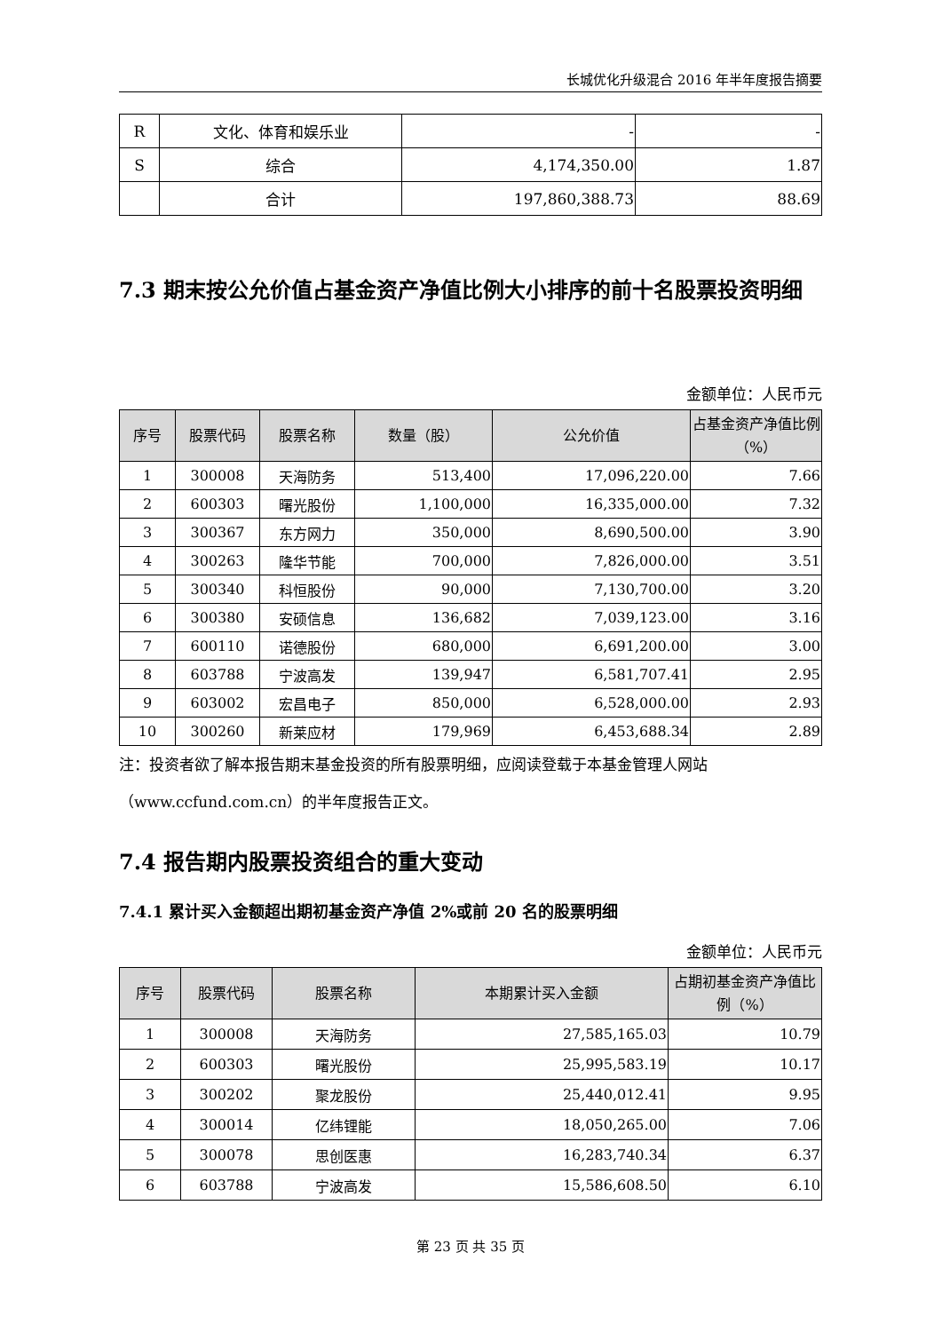长城优化升级混合 2016 年半年度报告摘要
| R | 文化、体育和娱乐业 | - | - |
| S | 综合 | 4,174,350.00 | 1.87 |
| | 合计 | 197,860,388.73 | 88.69 |
7.3 期末按公允价值占基金资产净值比例大小排序的前十名股票投资明细
金额单位：人民币元
| 序号 | 股票代码 | 股票名称 | 数量（股） | 公允价值 | 占基金资产净值比例（%） |
| --- | --- | --- | --- | --- | --- |
| 1 | 300008 | 天海防务 | 513,400 | 17,096,220.00 | 7.66 |
| 2 | 600303 | 曙光股份 | 1,100,000 | 16,335,000.00 | 7.32 |
| 3 | 300367 | 东方网力 | 350,000 | 8,690,500.00 | 3.90 |
| 4 | 300263 | 隆华节能 | 700,000 | 7,826,000.00 | 3.51 |
| 5 | 300340 | 科恒股份 | 90,000 | 7,130,700.00 | 3.20 |
| 6 | 300380 | 安硕信息 | 136,682 | 7,039,123.00 | 3.16 |
| 7 | 600110 | 诺德股份 | 680,000 | 6,691,200.00 | 3.00 |
| 8 | 603788 | 宁波高发 | 139,947 | 6,581,707.41 | 2.95 |
| 9 | 603002 | 宏昌电子 | 850,000 | 6,528,000.00 | 2.93 |
| 10 | 300260 | 新莱应材 | 179,969 | 6,453,688.34 | 2.89 |
注：投资者欲了解本报告期末基金投资的所有股票明细，应阅读登载于本基金管理人网站（www.ccfund.com.cn）的半年度报告正文。
7.4 报告期内股票投资组合的重大变动
7.4.1 累计买入金额超出期初基金资产净值 2%或前 20 名的股票明细
金额单位：人民币元
| 序号 | 股票代码 | 股票名称 | 本期累计买入金额 | 占期初基金资产净值比例（%） |
| --- | --- | --- | --- | --- |
| 1 | 300008 | 天海防务 | 27,585,165.03 | 10.79 |
| 2 | 600303 | 曙光股份 | 25,995,583.19 | 10.17 |
| 3 | 300202 | 聚龙股份 | 25,440,012.41 | 9.95 |
| 4 | 300014 | 亿纬锂能 | 18,050,265.00 | 7.06 |
| 5 | 300078 | 思创医惠 | 16,283,740.34 | 6.37 |
| 6 | 603788 | 宁波高发 | 15,586,608.50 | 6.10 |
第 23 页 共 35 页